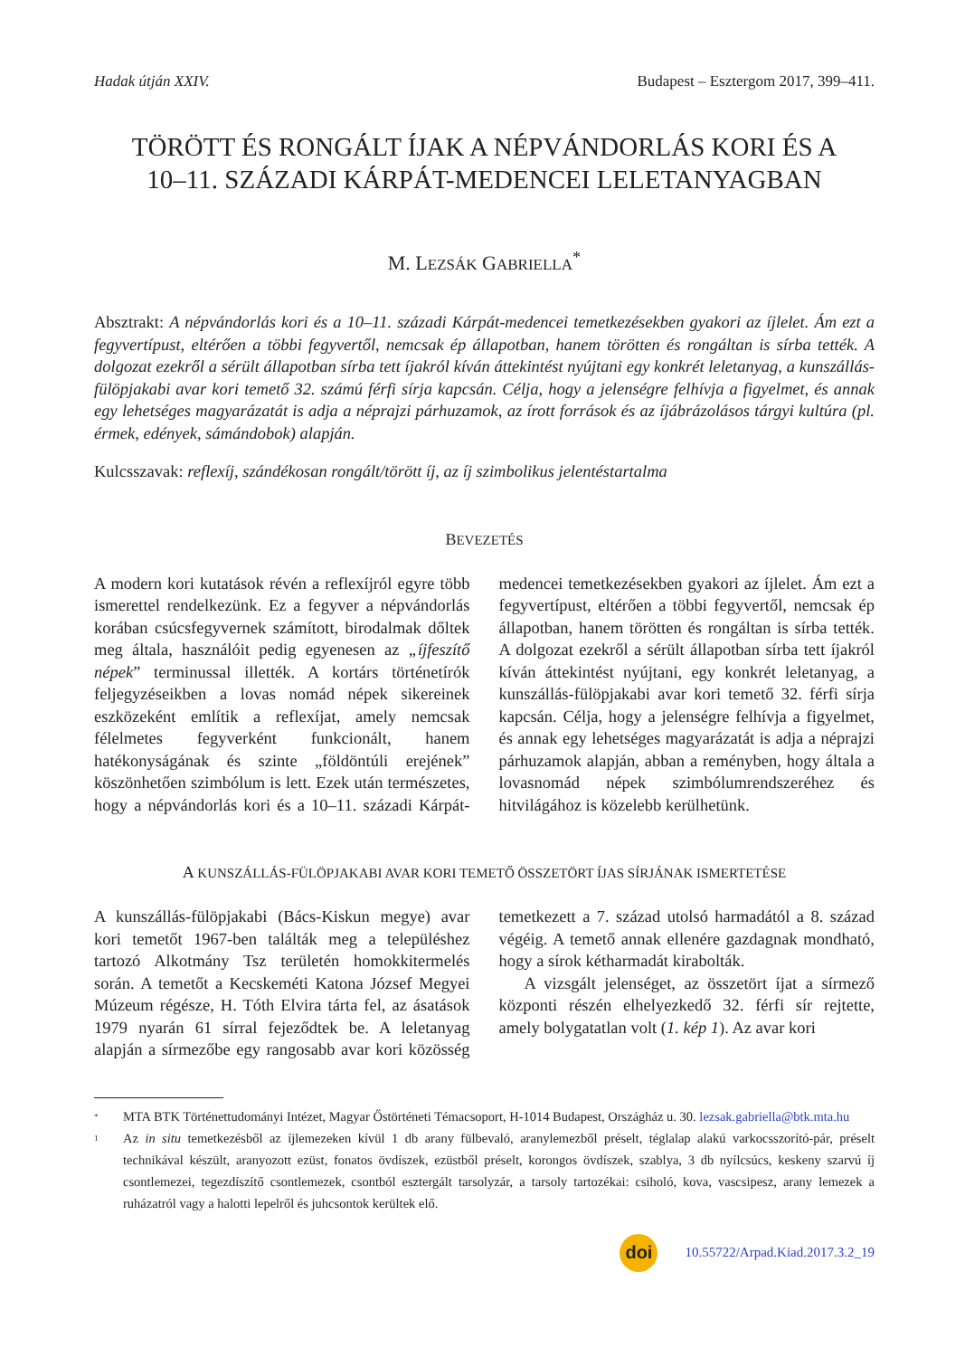Hadak útján XXIV. Budapest – Esztergom 2017, 399–411.
TÖRÖTT ÉS RONGÁLT ÍJAK A NÉPVÁNDORLÁS KORI ÉS A
10–11. SZÁZADI KÁRPÁT-MEDENCEI LELETANYAGBAN
M. LEZSÁK GABRIELLA<sup>*</sup>
Absztrakt: A népvándorlás kori és a 10–11. századi Kárpát-medencei temetkezésekben gyakori az íjlelet. Ám ezt a fegyvertípust, eltérően a többi fegyvertől, nemcsak ép állapotban, hanem törötten és rongáltan is sírba tették. A dolgozat ezekről a sérült állapotban sírba tett íjakról kíván áttekintést nyújtani egy konkrét leletanyag, a kunszállás-fülöpjakabi avar kori temető 32. számú férfi sírja kapcsán. Célja, hogy a jelenségre felhívja a figyelmet, és annak egy lehetséges magyarázatát is adja a néprajzi párhuzamok, az írott források és az íjábrázolásos tárgyi kultúra (pl. érmek, edények, sámándobok) alapján.
Kulcsszavak: reflexíj, szándékosan rongált/törött íj, az íj szimbolikus jelentéstartalma
BEVEZETÉS
A modern kori kutatások révén a reflexíjról egyre több ismerettel rendelkezünk. Ez a fegyver a népvándorlás korában csúcsfegyvernek számított, birodalmak dőltek meg általa, használóit pedig egyenesen az „íjfeszítő népek” terminussal illették. A kortárs történetírók feljegyzéseikben a lovas nomád népek sikereinek eszközeként említik a reflexíjat, amely nemcsak félelmetes fegyverként funkcionált, hanem hatékonyságának és szinte „földöntúli erejének” köszönhetően szimbólum is lett. Ezek után természetes, hogy a népvándorlás kori és a 10–11. századi Kárpát-medencei temetkezésekben gyakori az íjlelet. Ám ezt a fegyvertípust, eltérően a többi fegyvertől, nemcsak ép állapotban, hanem törötten és rongáltan is sírba tették. A dolgozat ezekről a sérült állapotban sírba tett íjakról kíván áttekintést nyújtani, egy konkrét leletanyag, a kunszállás-fülöpjakabi avar kori temető 32. férfi sírja kapcsán. Célja, hogy a jelenségre felhívja a figyelmet, és annak egy lehetséges magyarázatát is adja a néprajzi párhuzamok alapján, abban a reményben, hogy általa a lovasnomád népek szimbólumrendszeréhez és hitvilágához is közelebb kerülhetünk.
A KUNSZÁLLÁS-FÜLÖPJAKABI AVAR KORI TEMETŐ ÖSSZETÖRT ÍJAS SÍRJÁNAK ISMERTETÉSE
A kunszállás-fülöpjakabi (Bács-Kiskun megye) avar kori temetőt 1967-ben találták meg a településhez tartozó Alkotmány Tsz területén homokkitermelés során. A temetőt a Kecskeméti Katona József Megyei Múzeum régésze, H. Tóth Elvira tárta fel, az ásatások 1979 nyarán 61 sírral fejeződtek be. A leletanyag alapján a sírmezőbe egy rangosabb avar kori közösség temetkezett a 7. század utolsó harmadától a 8. század végéig. A temető annak ellenére gazdagnak mondható, hogy a sírok kétharmadát kirabolták.
A vizsgált jelenséget, az összetört íjat a sírmező központi részén elhelyezkedő 32. férfi sír rejtette, amely bolygatatlan volt (1. kép 1). Az avar kori
*
MTA BTK Történettudományi Intézet, Magyar Őstörténeti Témacsoport, H-1014 Budapest, Országház u. 30. lezsak.gabriella@btk.mta.hu
1
Az in situ temetkezésből az íjlemezeken kívül 1 db arany fülbevaló, aranylemezből préselt, téglalap alakú varkocsszorító-pár, préselt technikával készült, aranyozott ezüst, fonatos övdíszek, ezüstből préselt, korongos övdíszek, szablya, 3 db nyílcsúcs, keskeny szarvú íj csontlemezei, tegezdíszítő csontlemezek, csontból esztergált tarsolyzár, a tarsoly tartozékai: csiholó, kova, vascsipesz, arany lemezek a ruházatról vagy a halotti lepelről és juhcsontok kerültek elő.
doi
10.55722/Arpad.Kiad.2017.3.2_19